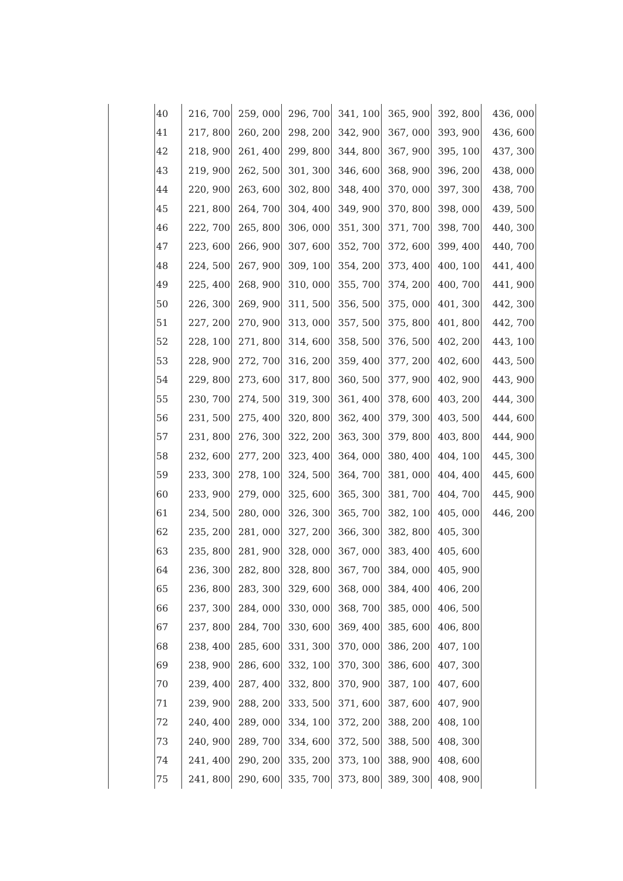| | 40 | 216, 700 | 259, 000 | 296, 700 | 341, 100 | 365, 900 | 392, 800 | 436, 000 |
| | 41 | 217, 800 | 260, 200 | 298, 200 | 342, 900 | 367, 000 | 393, 900 | 436, 600 |
| | 42 | 218, 900 | 261, 400 | 299, 800 | 344, 800 | 367, 900 | 395, 100 | 437, 300 |
| | 43 | 219, 900 | 262, 500 | 301, 300 | 346, 600 | 368, 900 | 396, 200 | 438, 000 |
| | 44 | 220, 900 | 263, 600 | 302, 800 | 348, 400 | 370, 000 | 397, 300 | 438, 700 |
| | 45 | 221, 800 | 264, 700 | 304, 400 | 349, 900 | 370, 800 | 398, 000 | 439, 500 |
| | 46 | 222, 700 | 265, 800 | 306, 000 | 351, 300 | 371, 700 | 398, 700 | 440, 300 |
| | 47 | 223, 600 | 266, 900 | 307, 600 | 352, 700 | 372, 600 | 399, 400 | 440, 700 |
| | 48 | 224, 500 | 267, 900 | 309, 100 | 354, 200 | 373, 400 | 400, 100 | 441, 400 |
| | 49 | 225, 400 | 268, 900 | 310, 000 | 355, 700 | 374, 200 | 400, 700 | 441, 900 |
| | 50 | 226, 300 | 269, 900 | 311, 500 | 356, 500 | 375, 000 | 401, 300 | 442, 300 |
| | 51 | 227, 200 | 270, 900 | 313, 000 | 357, 500 | 375, 800 | 401, 800 | 442, 700 |
| | 52 | 228, 100 | 271, 800 | 314, 600 | 358, 500 | 376, 500 | 402, 200 | 443, 100 |
| | 53 | 228, 900 | 272, 700 | 316, 200 | 359, 400 | 377, 200 | 402, 600 | 443, 500 |
| | 54 | 229, 800 | 273, 600 | 317, 800 | 360, 500 | 377, 900 | 402, 900 | 443, 900 |
| | 55 | 230, 700 | 274, 500 | 319, 300 | 361, 400 | 378, 600 | 403, 200 | 444, 300 |
| | 56 | 231, 500 | 275, 400 | 320, 800 | 362, 400 | 379, 300 | 403, 500 | 444, 600 |
| | 57 | 231, 800 | 276, 300 | 322, 200 | 363, 300 | 379, 800 | 403, 800 | 444, 900 |
| | 58 | 232, 600 | 277, 200 | 323, 400 | 364, 000 | 380, 400 | 404, 100 | 445, 300 |
| | 59 | 233, 300 | 278, 100 | 324, 500 | 364, 700 | 381, 000 | 404, 400 | 445, 600 |
| | 60 | 233, 900 | 279, 000 | 325, 600 | 365, 300 | 381, 700 | 404, 700 | 445, 900 |
| | 61 | 234, 500 | 280, 000 | 326, 300 | 365, 700 | 382, 100 | 405, 000 | 446, 200 |
| | 62 | 235, 200 | 281, 000 | 327, 200 | 366, 300 | 382, 800 | 405, 300 | |
| | 63 | 235, 800 | 281, 900 | 328, 000 | 367, 000 | 383, 400 | 405, 600 | |
| | 64 | 236, 300 | 282, 800 | 328, 800 | 367, 700 | 384, 000 | 405, 900 | |
| | 65 | 236, 800 | 283, 300 | 329, 600 | 368, 000 | 384, 400 | 406, 200 | |
| | 66 | 237, 300 | 284, 000 | 330, 000 | 368, 700 | 385, 000 | 406, 500 | |
| | 67 | 237, 800 | 284, 700 | 330, 600 | 369, 400 | 385, 600 | 406, 800 | |
| | 68 | 238, 400 | 285, 600 | 331, 300 | 370, 000 | 386, 200 | 407, 100 | |
| | 69 | 238, 900 | 286, 600 | 332, 100 | 370, 300 | 386, 600 | 407, 300 | |
| | 70 | 239, 400 | 287, 400 | 332, 800 | 370, 900 | 387, 100 | 407, 600 | |
| | 71 | 239, 900 | 288, 200 | 333, 500 | 371, 600 | 387, 600 | 407, 900 | |
| | 72 | 240, 400 | 289, 000 | 334, 100 | 372, 200 | 388, 200 | 408, 100 | |
| | 73 | 240, 900 | 289, 700 | 334, 600 | 372, 500 | 388, 500 | 408, 300 | |
| | 74 | 241, 400 | 290, 200 | 335, 200 | 373, 100 | 388, 900 | 408, 600 | |
| | 75 | 241, 800 | 290, 600 | 335, 700 | 373, 800 | 389, 300 | 408, 900 | |